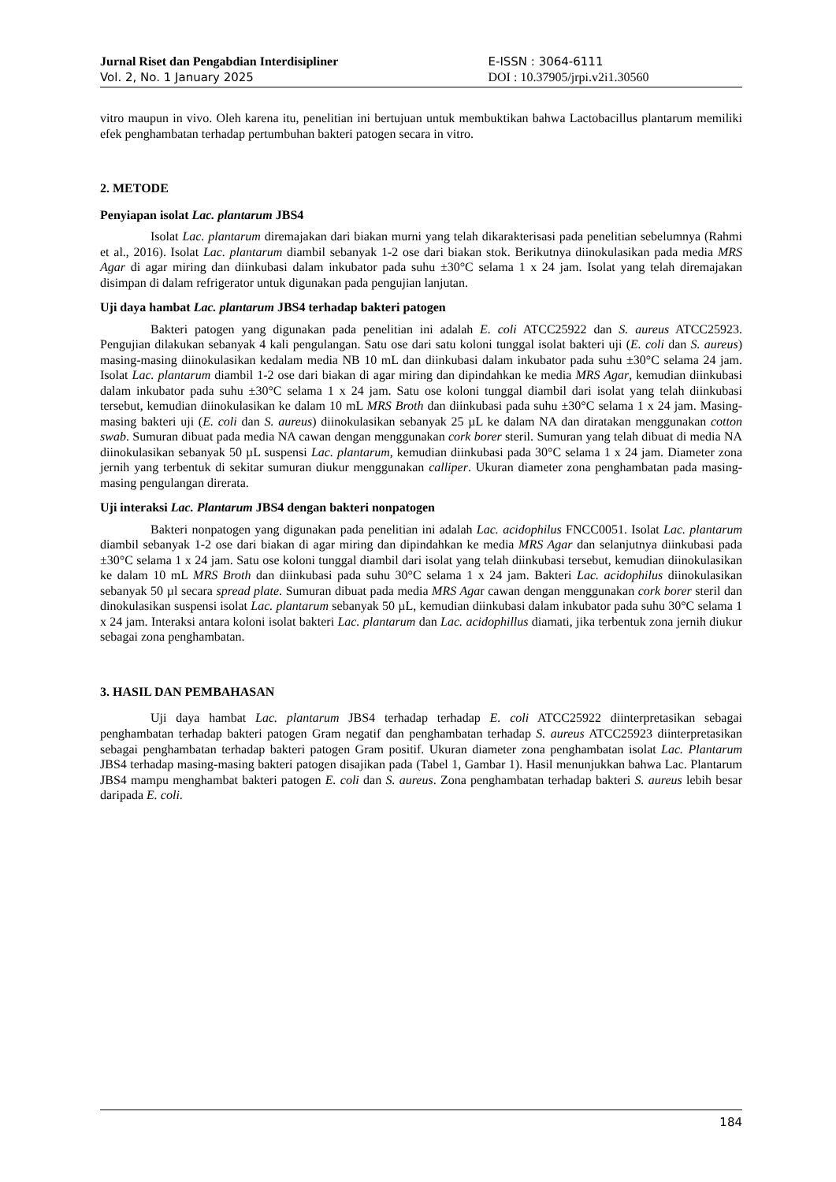Jurnal Riset dan Pengabdian Interdisipliner
Vol. 2, No. 1 January 2025
E-ISSN : 3064-6111
DOI : 10.37905/jrpi.v2i1.30560
vitro maupun in vivo. Oleh karena itu, penelitian ini bertujuan untuk membuktikan bahwa Lactobacillus plantarum memiliki efek penghambatan terhadap pertumbuhan bakteri patogen secara in vitro.
2. METODE
Penyiapan isolat Lac. plantarum JBS4
Isolat Lac. plantarum diremajakan dari biakan murni yang telah dikarakterisasi pada penelitian sebelumnya (Rahmi et al., 2016). Isolat Lac. plantarum diambil sebanyak 1-2 ose dari biakan stok. Berikutnya diinokulasikan pada media MRS Agar di agar miring dan diinkubasi dalam inkubator pada suhu ±30°C selama 1 x 24 jam. Isolat yang telah diremajakan disimpan di dalam refrigerator untuk digunakan pada pengujian lanjutan.
Uji daya hambat Lac. plantarum JBS4 terhadap bakteri patogen
Bakteri patogen yang digunakan pada penelitian ini adalah E. coli ATCC25922 dan S. aureus ATCC25923. Pengujian dilakukan sebanyak 4 kali pengulangan. Satu ose dari satu koloni tunggal isolat bakteri uji (E. coli dan S. aureus) masing-masing diinokulasikan kedalam media NB 10 mL dan diinkubasi dalam inkubator pada suhu ±30°C selama 24 jam. Isolat Lac. plantarum diambil 1-2 ose dari biakan di agar miring dan dipindahkan ke media MRS Agar, kemudian diinkubasi dalam inkubator pada suhu ±30°C selama 1 x 24 jam. Satu ose koloni tunggal diambil dari isolat yang telah diinkubasi tersebut, kemudian diinokulasikan ke dalam 10 mL MRS Broth dan diinkubasi pada suhu ±30°C selama 1 x 24 jam. Masing-masing bakteri uji (E. coli dan S. aureus) diinokulasikan sebanyak 25 µL ke dalam NA dan diratakan menggunakan cotton swab. Sumuran dibuat pada media NA cawan dengan menggunakan cork borer steril. Sumuran yang telah dibuat di media NA diinokulasikan sebanyak 50 µL suspensi Lac. plantarum, kemudian diinkubasi pada 30°C selama 1 x 24 jam. Diameter zona jernih yang terbentuk di sekitar sumuran diukur menggunakan calliper. Ukuran diameter zona penghambatan pada masing-masing pengulangan direrata.
Uji interaksi Lac. Plantarum JBS4 dengan bakteri nonpatogen
Bakteri nonpatogen yang digunakan pada penelitian ini adalah Lac. acidophilus FNCC0051. Isolat Lac. plantarum diambil sebanyak 1-2 ose dari biakan di agar miring dan dipindahkan ke media MRS Agar dan selanjutnya diinkubasi pada ±30°C selama 1 x 24 jam. Satu ose koloni tunggal diambil dari isolat yang telah diinkubasi tersebut, kemudian diinokulasikan ke dalam 10 mL MRS Broth dan diinkubasi pada suhu 30°C selama 1 x 24 jam. Bakteri Lac. acidophilus diinokulasikan sebanyak 50 µl secara spread plate. Sumuran dibuat pada media MRS Agar cawan dengan menggunakan cork borer steril dan dinokulasikan suspensi isolat Lac. plantarum sebanyak 50 µL, kemudian diinkubasi dalam inkubator pada suhu 30°C selama 1 x 24 jam. Interaksi antara koloni isolat bakteri Lac. plantarum dan Lac. acidophillus diamati, jika terbentuk zona jernih diukur sebagai zona penghambatan.
3. HASIL DAN PEMBAHASAN
Uji daya hambat Lac. plantarum JBS4 terhadap terhadap E. coli ATCC25922 diinterpretasikan sebagai penghambatan terhadap bakteri patogen Gram negatif dan penghambatan terhadap S. aureus ATCC25923 diinterpretasikan sebagai penghambatan terhadap bakteri patogen Gram positif. Ukuran diameter zona penghambatan isolat Lac. Plantarum JBS4 terhadap masing-masing bakteri patogen disajikan pada (Tabel 1, Gambar 1). Hasil menunjukkan bahwa Lac. Plantarum JBS4 mampu menghambat bakteri patogen E. coli dan S. aureus. Zona penghambatan terhadap bakteri S. aureus lebih besar daripada E. coli.
184